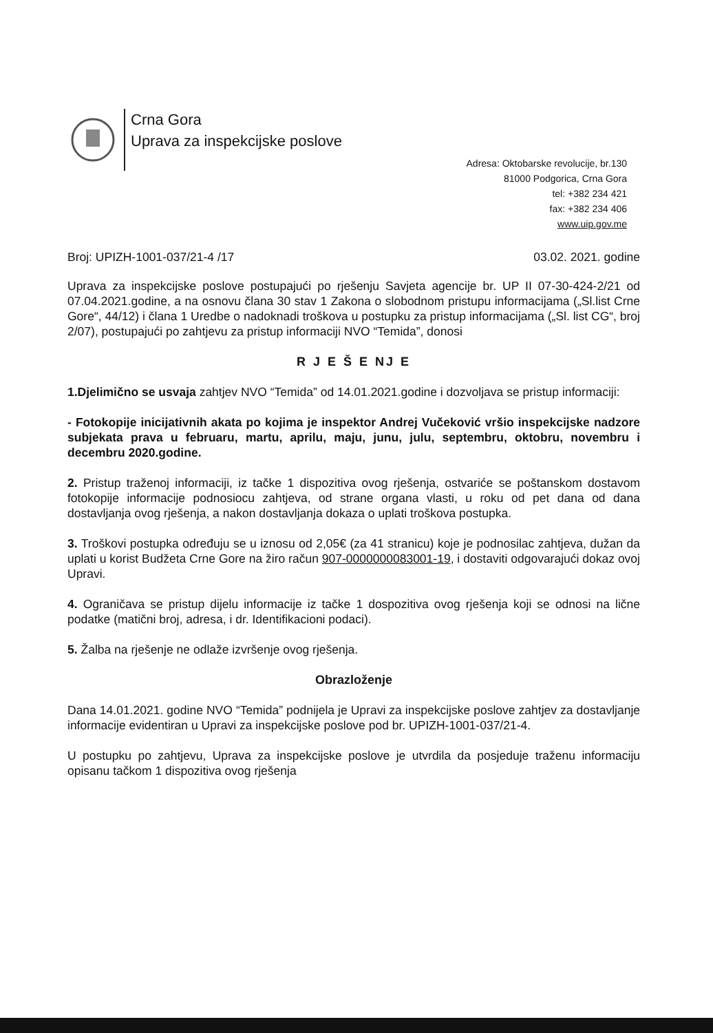Crna Gora
Uprava za inspekcijske poslove
Adresa: Oktobarske revolucije, br.130
81000 Podgorica, Crna Gora
tel: +382 234 421
fax: +382 234 406
www.uip.gov.me
Broj: UPIZH-1001-037/21-4 /17 03.02. 2021. godine
Uprava za inspekcijske poslove postupajući po rješenju Savjeta agencije br. UP II 07-30-424-2/21 od 07.04.2021.godine, a na osnovu člana 30 stav 1 Zakona o slobodnom pristupu informacijama („Sl.list Crne Gore“, 44/12) i člana 1 Uredbe o nadoknadi troškova u postupku za pristup informacijama („Sl. list CG“, broj 2/07), postupajući po zahtjevu za pristup informaciji NVO “Temida”, donosi
R J E Š E NJ E
1.Djelimično se usvaja zahtjev NVO “Temida” od 14.01.2021.godine i dozvoljava se pristup informaciji:
- Fotokopije inicijativnih akata po kojima je inspektor Andrej Vučeković vršio inspekcijske nadzore subjekata prava u februaru, martu, aprilu, maju, junu, julu, septembru, oktobru, novembru i decembru 2020.godine.
2. Pristup traženoj informaciji, iz tačke 1 dispozitiva ovog rješenja, ostvariće se poštanskom dostavom fotokopije informacije podnosiocu zahtjeva, od strane organa vlasti, u roku od pet dana od dana dostavljanja ovog rješenja, a nakon dostavljanja dokaza o uplati troškova postupka.
3. Troškovi postupka određuju se u iznosu od 2,05€ (za 41 stranicu) koje je podnosilac zahtjeva, dužan da uplati u korist Budžeta Crne Gore na žiro račun 907-0000000083001-19, i dostaviti odgovarajući dokaz ovoj Upravi.
4. Ograničava se pristup dijelu informacije iz tačke 1 dospozitiva ovog rješenja koji se odnosi na lične podatke (matični broj, adresa, i dr. Identifikacioni podaci).
5. Žalba na rješenje ne odlaže izvršenje ovog rješenja.
Obrazloženje
Dana 14.01.2021. godine NVO “Temida” podnijela je Upravi za inspekcijske poslove zahtjev za dostavljanje informacije evidentiran u Upravi za inspekcijske poslove pod br. UPIZH-1001-037/21-4.
U postupku po zahtjevu, Uprava za inspekcijske poslove je utvrdila da posjeduje traženu informaciju opisanu tačkom 1 dispozitiva ovog rješenja